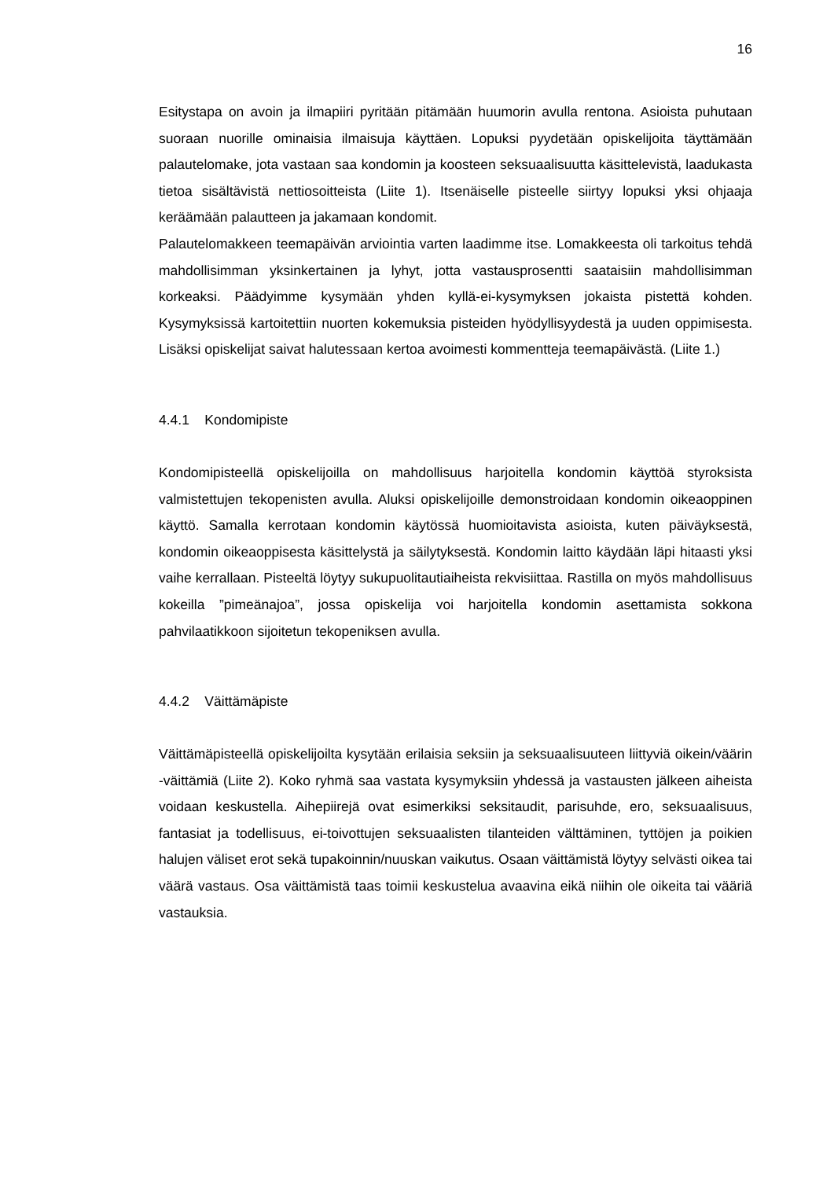16
Esitystapa on avoin ja ilmapiiri pyritään pitämään huumorin avulla rentona. Asioista puhutaan suoraan nuorille ominaisia ilmaisuja käyttäen. Lopuksi pyydetään opiskelijoita täyttämään palautelomake, jota vastaan saa kondomin ja koosteen seksuaalisuutta käsittelevistä, laadukasta tietoa sisältävistä nettiosoitteista (Liite 1). Itsenäiselle pisteelle siirtyy lopuksi yksi ohjaaja keräämään palautteen ja jakamaan kondomit.
Palautelomakkeen teemapäivän arviointia varten laadimme itse. Lomakkeesta oli tarkoitus tehdä mahdollisimman yksinkertainen ja lyhyt, jotta vastausprosentti saataisiin mahdollisimman korkeaksi. Päädyimme kysymään yhden kyllä-ei-kysymyksen jokaista pistettä kohden. Kysymyksissä kartoitettiin nuorten kokemuksia pisteiden hyödyllisyydestä ja uuden oppimisesta. Lisäksi opiskelijat saivat halutessaan kertoa avoimesti kommentteja teemapäivästä. (Liite 1.)
4.4.1 Kondomipiste
Kondomipisteellä opiskelijoilla on mahdollisuus harjoitella kondomin käyttöä styroksista valmistettujen tekopenisten avulla. Aluksi opiskelijoille demonstroidaan kondomin oikeaoppinen käyttö. Samalla kerrotaan kondomin käytössä huomioitavista asioista, kuten päiväyksestä, kondomin oikeaoppisesta käsittelystä ja säilytyksestä. Kondomin laitto käydään läpi hitaasti yksi vaihe kerrallaan. Pisteeltä löytyy sukupuolitautiaiheista rekvisiittaa. Rastilla on myös mahdollisuus kokeilla ”pimeänajoa”, jossa opiskelija voi harjoitella kondomin asettamista sokkona pahvilaatikkoon sijoitetun tekopeniksen avulla.
4.4.2 Väittämäpiste
Väittämäpisteellä opiskelijoilta kysytään erilaisia seksiin ja seksuaalisuuteen liittyviä oikein/väärin -väittämiä (Liite 2). Koko ryhmä saa vastata kysymyksiin yhdessä ja vastausten jälkeen aiheista voidaan keskustella. Aihepiirejä ovat esimerkiksi seksitaudit, parisuhde, ero, seksuaalisuus, fantasiat ja todellisuus, ei-toivottujen seksuaalisten tilanteiden välttäminen, tyttöjen ja poikien halujen väliset erot sekä tupakoinnin/nuuskan vaikutus. Osaan väittämistä löytyy selvästi oikea tai väärä vastaus. Osa väittämistä taas toimii keskustelua avaavina eikä niihin ole oikeita tai vääriä vastauksia.